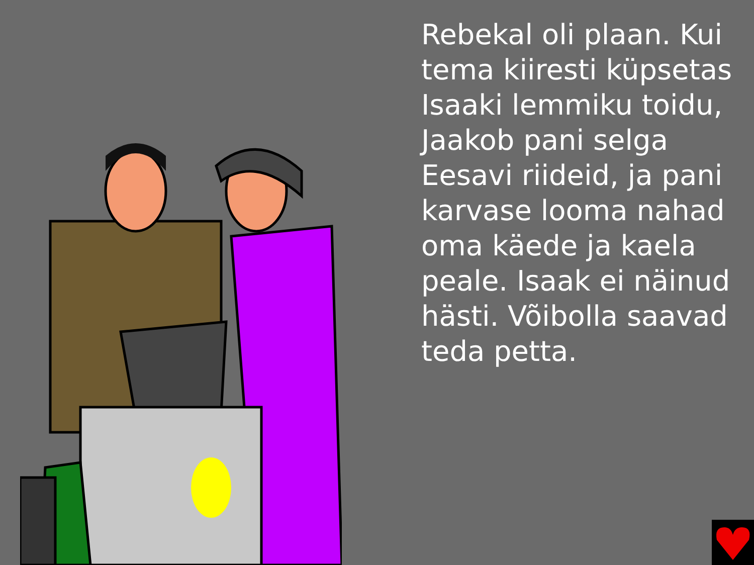Rebekal oli plaan. Kui tema kiiresti küpsetas Isaaki lemmiku toidu, Jaakob pani selga Eesavi riideid, ja pani karvase looma nahad oma käede ja kaela peale. Isaak ei näinud hästi. Võibolla saavad teda petta.